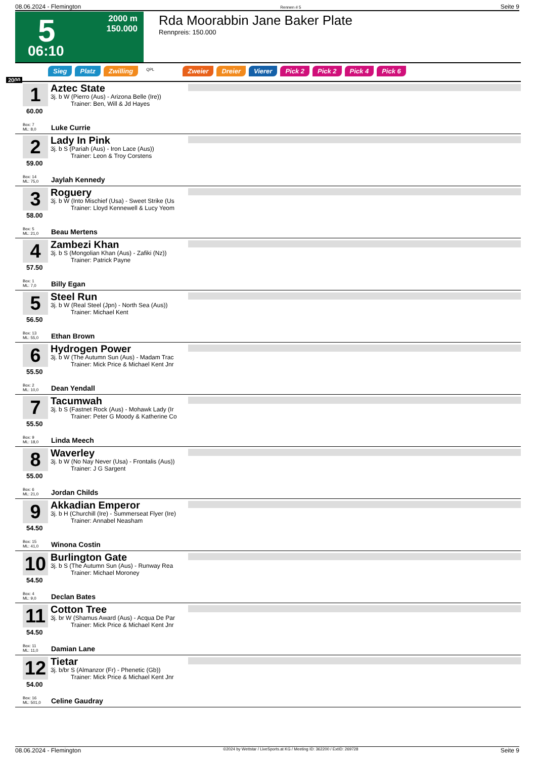08.06.2024 - Flemington Rennen # 5 Seite 9
5
06:10
2000 m
150.000
Rda Moorabbin Jane Baker Plate
Rennpreis: 150.000
Sieg Platz Zwilling QPL Zweier Dreier Vierer Pick 2 Pick 2 Pick 4 Pick 6
2000
1
60.00
Box: 7
ML: 8,0
Aztec State
3j. b W (Pierro (Aus) - Arizona Belle (Ire))
Trainer: Ben, Will & Jd Hayes
Luke Currie
2
59.00
Box: 14
ML: 75,0
Lady In Pink
3j. b S (Pariah (Aus) - Iron Lace (Aus))
Trainer: Leon & Troy Corstens
Jaylah Kennedy
3
58.00
Box: 5
ML: 21,0
Roguery
3j. b W (Into Mischief (Usa) - Sweet Strike (Us
Trainer: Lloyd Kennewell & Lucy Yeom
Beau Mertens
4
57.50
Box: 1
ML: 7,0
Zambezi Khan
3j. b S (Mongolian Khan (Aus) - Zafiki (Nz))
Trainer: Patrick Payne
Billy Egan
5
56.50
Box: 13
ML: 55,0
Steel Run
3j. b W (Real Steel (Jpn) - North Sea (Aus))
Trainer: Michael Kent
Ethan Brown
6
55.50
Box: 2
ML: 10,0
Hydrogen Power
3j. b W (The Autumn Sun (Aus) - Madam Trac
Trainer: Mick Price & Michael Kent Jnr
Dean Yendall
7
55.50
Box: 9
ML: 18,0
Tacumwah
3j. b S (Fastnet Rock (Aus) - Mohawk Lady (Ir
Trainer: Peter G Moody & Katherine Co
Linda Meech
8
55.00
Box: 6
ML: 21,0
Waverley
3j. b W (No Nay Never (Usa) - Frontalis (Aus))
Trainer: J G Sargent
Jordan Childs
9
54.50
Box: 15
ML: 41,0
Akkadian Emperor
3j. b H (Churchill (Ire) - Summerseat Flyer (Ire)
Trainer: Annabel Neasham
Winona Costin
10
54.50
Box: 4
ML: 9,0
Burlington Gate
3j. b S (The Autumn Sun (Aus) - Runway Rea
Trainer: Michael Moroney
Declan Bates
11
54.50
Box: 11
ML: 11,0
Cotton Tree
3j. br W (Shamus Award (Aus) - Acqua De Par
Trainer: Mick Price & Michael Kent Jnr
Damian Lane
12
54.00
Box: 16
ML: 501,0
Tietar
3j. b/br S (Almanzor (Fr) - Phenetic (Gb))
Trainer: Mick Price & Michael Kent Jnr
Celine Gaudray
08.06.2024 - Flemington ©2024 by Wettstar / LiveSports.at KG / Meeting ID: 362200 / ExtID: 269728 Seite 9